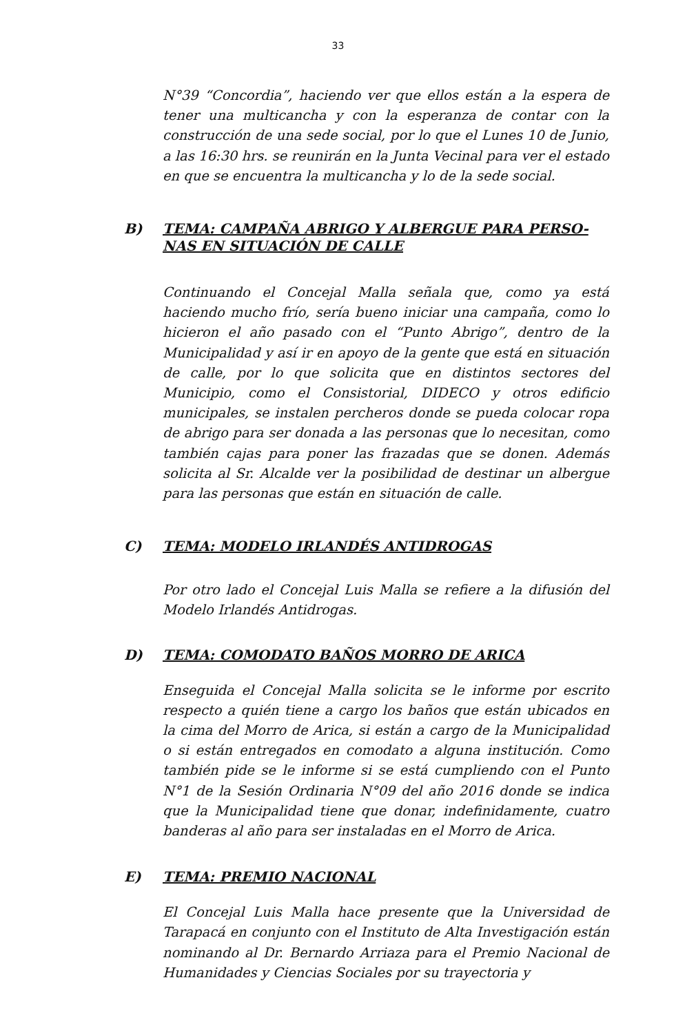33
N°39 “Concordia”, haciendo ver que ellos están a la espera de tener una multicancha y con la esperanza de contar con la construcción de una sede social, por lo que el Lunes 10 de Junio, a las 16:30 hrs. se reunirán en la Junta Vecinal para ver el estado en que se encuentra la multicancha y lo de la sede social.
B) TEMA: CAMPAÑA ABRIGO Y ALBERGUE PARA PERSO-NAS EN SITUACIÓN DE CALLE
Continuando el Concejal Malla señala que, como ya está haciendo mucho frío, sería bueno iniciar una campaña, como lo hicieron el año pasado con el “Punto Abrigo”, dentro de la Municipalidad y así ir en apoyo de la gente que está en situación de calle, por lo que solicita que en distintos sectores del Municipio, como el Consistorial, DIDECO y otros edificio municipales, se instalen percheros donde se pueda colocar ropa de abrigo para ser donada a las personas que lo necesitan, como también cajas para poner las frazadas que se donen. Además solicita al Sr. Alcalde ver la posibilidad de destinar un albergue para las personas que están en situación de calle.
C) TEMA: MODELO IRLANDÉS ANTIDROGAS
Por otro lado el Concejal Luis Malla se refiere a la difusión del Modelo Irlandés Antidrogas.
D) TEMA: COMODATO BAÑOS MORRO DE ARICA
Enseguida el Concejal Malla solicita se le informe por escrito respecto a quién tiene a cargo los baños que están ubicados en la cima del Morro de Arica, si están a cargo de la Municipalidad o si están entregados en comodato a alguna institución. Como también pide se le informe si se está cumpliendo con el Punto N°1 de la Sesión Ordinaria N°09 del año 2016 donde se indica que la Municipalidad tiene que donar, indefinidamente, cuatro banderas al año para ser instaladas en el Morro de Arica.
E) TEMA: PREMIO NACIONAL
El Concejal Luis Malla hace presente que la Universidad de Tarapacá en conjunto con el Instituto de Alta Investigación están nominando al Dr. Bernardo Arriaza para el Premio Nacional de Humanidades y Ciencias Sociales por su trayectoria y